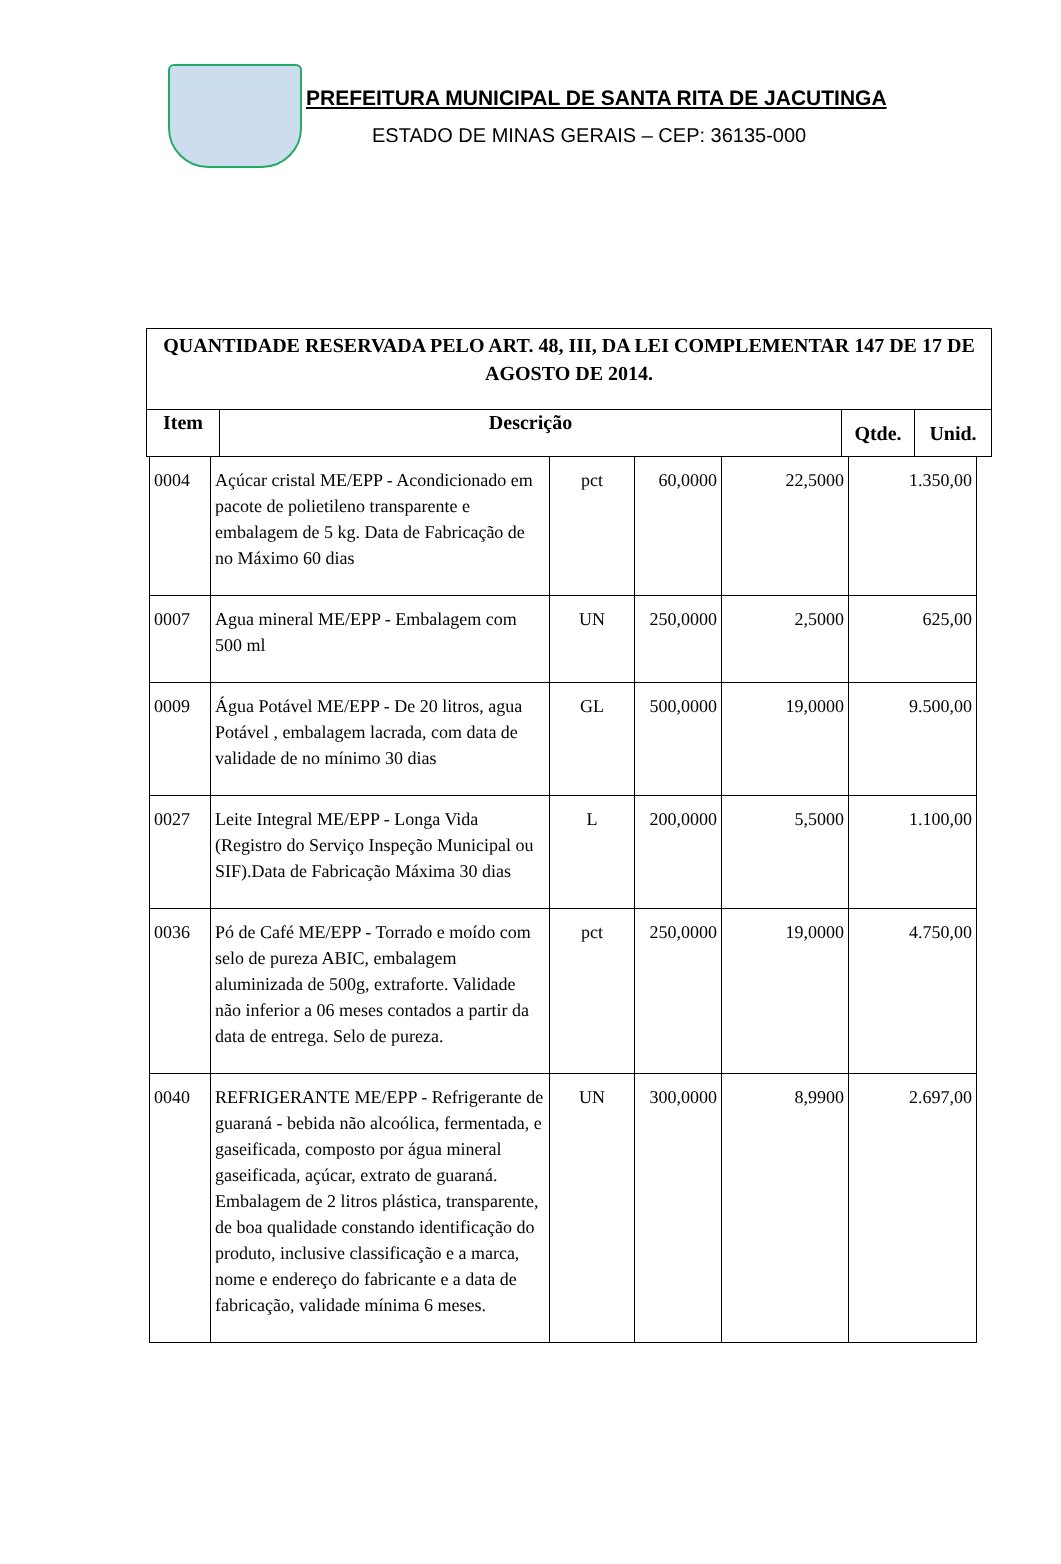PREFEITURA MUNICIPAL DE SANTA RITA DE JACUTINGA
ESTADO DE MINAS GERAIS – CEP: 36135-000
| QUANTIDADE RESERVADA PELO ART. 48, III, DA LEI COMPLEMENTAR 147 DE 17 DE AGOSTO DE 2014. | | | |
| --- | --- | --- | --- |
| Item | Descrição | Qtde. | Unid. |
| 0004 | Açúcar cristal ME/EPP - Acondicionado em pacote de polietileno transparente e embalagem de 5 kg. Data de Fabricação de no Máximo 60 dias | pct | 60,0000 | 22,5000 | 1.350,00 |
| 0007 | Agua mineral ME/EPP - Embalagem com 500 ml | UN | 250,0000 | 2,5000 | 625,00 |
| 0009 | Água Potável ME/EPP - De 20 litros, agua Potável , embalagem lacrada, com data de validade de no mínimo 30 dias | GL | 500,0000 | 19,0000 | 9.500,00 |
| 0027 | Leite Integral ME/EPP - Longa Vida (Registro do Serviço Inspeção Municipal ou SIF).Data de Fabricação Máxima 30 dias | L | 200,0000 | 5,5000 | 1.100,00 |
| 0036 | Pó de Café ME/EPP - Torrado e moído com selo de pureza ABIC, embalagem aluminizada de 500g, extraforte. Validade não inferior a 06 meses contados a partir da data de entrega. Selo de pureza. | pct | 250,0000 | 19,0000 | 4.750,00 |
| 0040 | REFRIGERANTE ME/EPP - Refrigerante de guaraná - bebida não alcoólica, fermentada, e gaseificada, composto por água mineral gaseificada, açúcar, extrato de guaraná. Embalagem de 2 litros plástica, transparente, de boa qualidade constando identificação do produto, inclusive classificação e a marca, nome e endereço do fabricante e a data de fabricação, validade mínima 6 meses. | UN | 300,0000 | 8,9900 | 2.697,00 |